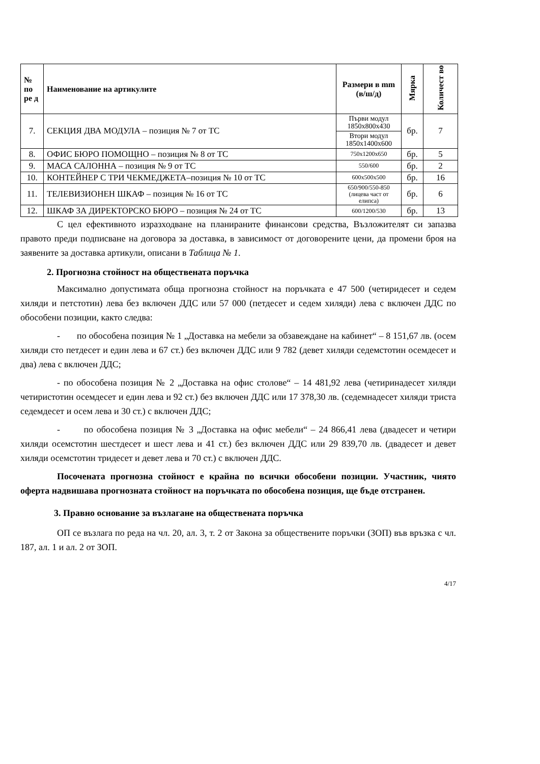| № по ре д | Наименование на артикулите | Размери в mm (в/ш/д) | Мярка | Количест во |
| --- | --- | --- | --- | --- |
| 7. | СЕКЦИЯ ДВА МОДУЛА – позиция № 7 от ТС | Първи модул 1850x800x430 | бр. | 7 |
| | | Втори модул 1850x1400x600 | | |
| 8. | ОФИС БЮРО ПОМОЩНО – позиция № 8 от ТС | 750x1200x650 | бр. | 5 |
| 9. | МАСА САЛОННА – позиция № 9 от ТС | 550/600 | бр. | 2 |
| 10. | КОНТЕЙНЕР С ТРИ ЧЕКМЕДЖЕТА–позиция № 10 от ТС | 600x500x500 | бр. | 16 |
| 11. | ТЕЛЕВИЗИОНЕН ШКАФ – позиция № 16 от ТС | 650/900/550-850 (лицева част от елипса) | бр. | 6 |
| 12. | ШКАФ ЗА ДИРЕКТОРСКО БЮРО – позиция № 24 от ТС | 600/1200/530 | бр. | 13 |
С цел ефективното изразходване на планираните финансови средства, Възложителят си запазва правото преди подписване на договора за доставка, в зависимост от договорените цени, да промени броя на заявените за доставка артикули, описани в Таблица № 1.
2. Прогнозна стойност на обществената поръчка
Максимално допустимата обща прогнозна стойност на поръчката е 47 500 (четиридесет и седем хиляди и петстотин) лева без включен ДДС или 57 000 (петдесет и седем хиляди) лева с включен ДДС по обособени позиции, както следва:
- по обособена позиция № 1 „Доставка на мебели за обзавеждане на кабинет“ – 8 151,67 лв. (осем хиляди сто петдесет и един лева и 67 ст.) без включен ДДС или 9 782 (девет хиляди седемстотин осемдесет и два) лева с включен ДДС;
- по обособена позиция № 2 „Доставка на офис столове“ – 14 481,92 лева (четиринадесет хиляди четиристотин осемдесет и един лева и 92 ст.) без включен ДДС или 17 378,30 лв. (седемнадесет хиляди триста седемдесет и осем лева и 30 ст.) с включен ДДС;
- по обособена позиция № 3 „Доставка на офис мебели“ – 24 866,41 лева (двадесет и четири хиляди осемстотин шестдесет и шест лева и 41 ст.) без включен ДДС или 29 839,70 лв. (двадесет и девет хиляди осемстотин тридесет и девет лева и 70 ст.) с включен ДДС.
Посочената прогнозна стойност е крайна по всички обособени позиции. Участник, чиято оферта надвишава прогнозната стойност на поръчката по обособена позиция, ще бъде отстранен.
3. Правно основание за възлагане на обществената поръчка
ОП се възлага по реда на чл. 20, ал. 3, т. 2 от Закона за обществените поръчки (ЗОП) във връзка с чл. 187, ал. 1 и ал. 2 от ЗОП.
4/17